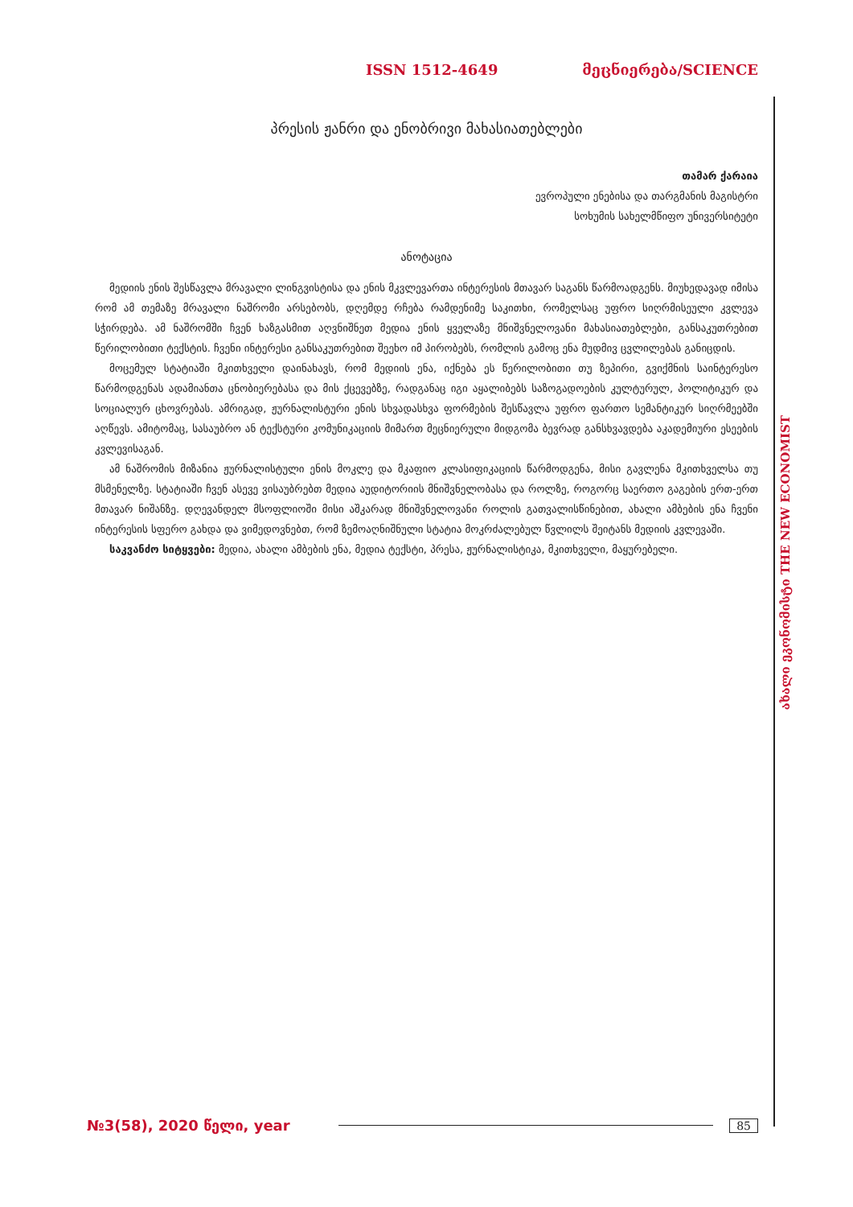ISSN 1512-4649 მეცნიერება/SCIENCE
ახალი ეკონომისტი THE NEW ECONOMIST
პრესის ჟანრი და ენობრივი მახასიათებლები
თამარ ქარაია
ევროპული ენებისა და თარგმანის მაგისტრი
სოხუმის სახელმწიფო უნივერსიტეტი
ანოტაცია
მედიის ენის შესწავლა მრავალი ლინგვისტისა და ენის მკვლევართა ინტერესის მთავარ საგანს წარმოად­გენს. მიუხედავად იმისა რომ ამ თემაზე მრავალი ნაშრომი არსებობს, დღემდე რჩება რამდენიმე საკითხი, რომელსაც უფრო სიღრმისეული კვლევა სჭირდება. ამ ნაშრომში ჩვენ ხაზგასმით აღვნიშნეთ მედია ენის ყველაზე მნიშვნელოვანი მახასიათებლები, განსაკუთრებით წერილობითი ტექსტის. ჩვენი ინტერესი გან­საკუთრებით შეეხო იმ პირობებს, რომლის გამოც ენა მუდმივ ცვლილებას განიცდის.
მოცემულ სტატიაში მკითხველი დაინახავს, რომ მედიის ენა, იქნება ეს წერილობითი თუ ზეპირი, გვიქ­მნის საინტერესო წარმოდგენას ადამიანთა ცნობიერებასა და მის ქცევებზე, რადგანაც იგი აყალიბებს საზოგადოების კულტურულ, პოლიტიკურ და სოციალურ ცხოვრებას. ამრიგად, ჟურნალისტური ენის სხვადასხვა ფორმების შესწავლა უფრო ფართო სემანტიკურ სიღრმეებში აღწევს. ამიტომაც, სასაუბრო ან ტექსტური კომუნიკაციის მიმართ მეცნიერული მიდგომა ბევრად განსხვავდება აკადემიური ესეების კვლევისაგან.
ამ ნაშრომის მიზანია ჟურნალისტული ენის მოკლე და მკაფიო კლასიფიკაციის წარმოდგენა, მისი გავ­ლენა მკითხველსა თუ მსმენელზე. სტატიაში ჩვენ ასევე ვისაუბრებთ მედია აუდიტორიის მნიშვნელობასა და როლზე, როგორც საერთო გაგების ერთ-ერთ მთავარ ნიშანზე. დღევანდელ მსოფლიოში მისი აშკარად მნიშვნელოვანი როლის გათვალისწინებით, ახალი ამბების ენა ჩვენი ინტერესის სფერო გახდა და ვიმე­დოვნებთ, რომ ზემოაღნიშნული სტატია მოკრძალებულ წვლილს შეიტანს მედიის კვლევაში.
საკვანძო სიტყვები: მედია, ახალი ამბების ენა, მედია ტექსტი, პრესა, ჟურნალისტიკა, მკითხველი, მაყურებელი.
№3(58), 2020 წელი, year 85